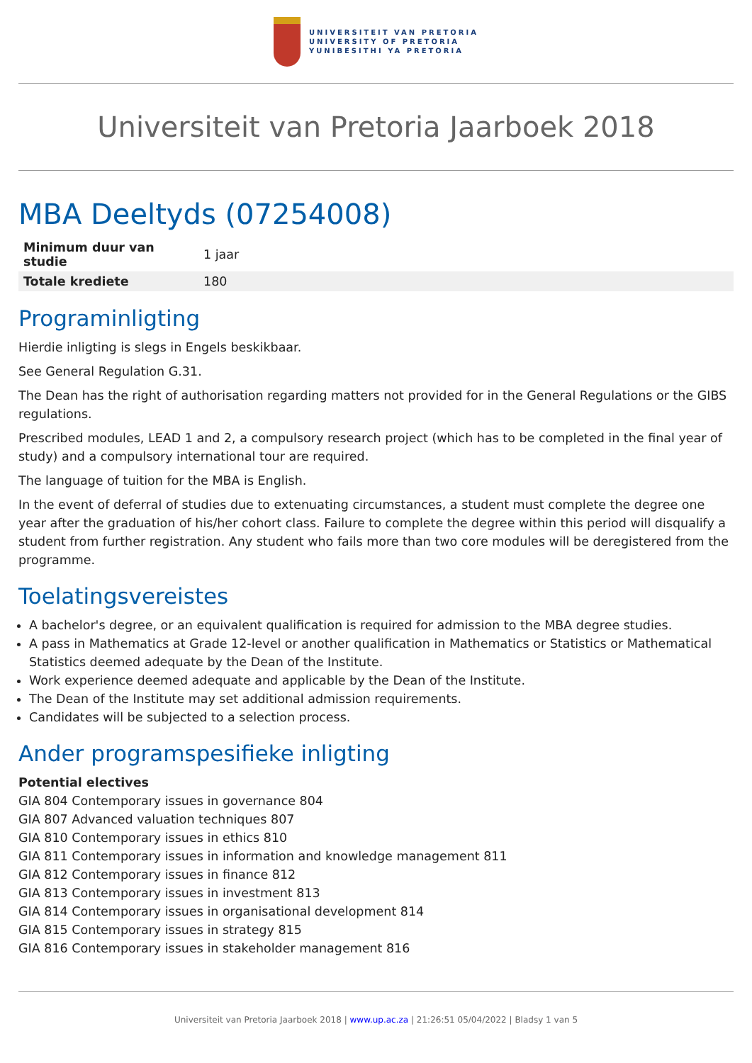UNIVERSITEIT VAN PRETORIA
UNIVERSITY OF PRETORIA
YUNIBESITHI YA PRETORIA
Universiteit van Pretoria Jaarboek 2018
MBA Deeltyds (07254008)
| Minimum duur van studie | 1 jaar |
| Totale krediete | 180 |
Programinligting
Hierdie inligting is slegs in Engels beskikbaar.
See General Regulation G.31.
The Dean has the right of authorisation regarding matters not provided for in the General Regulations or the GIBS regulations.
Prescribed modules, LEAD 1 and 2, a compulsory research project (which has to be completed in the final year of study) and a compulsory international tour are required.
The language of tuition for the MBA is English.
In the event of deferral of studies due to extenuating circumstances, a student must complete the degree one year after the graduation of his/her cohort class. Failure to complete the degree within this period will disqualify a student from further registration. Any student who fails more than two core modules will be deregistered from the programme.
Toelatingsvereistes
A bachelor's degree, or an equivalent qualification is required for admission to the MBA degree studies.
A pass in Mathematics at Grade 12-level or another qualification in Mathematics or Statistics or Mathematical Statistics deemed adequate by the Dean of the Institute.
Work experience deemed adequate and applicable by the Dean of the Institute.
The Dean of the Institute may set additional admission requirements.
Candidates will be subjected to a selection process.
Ander programspesifieke inligting
Potential electives
GIA 804 Contemporary issues in governance 804
GIA 807 Advanced valuation techniques 807
GIA 810 Contemporary issues in ethics 810
GIA 811 Contemporary issues in information and knowledge management 811
GIA 812 Contemporary issues in finance 812
GIA 813 Contemporary issues in investment 813
GIA 814 Contemporary issues in organisational development 814
GIA 815 Contemporary issues in strategy 815
GIA 816 Contemporary issues in stakeholder management 816
Universiteit van Pretoria Jaarboek 2018 | www.up.ac.za | 21:26:51 05/04/2022 | Bladsy 1 van 5